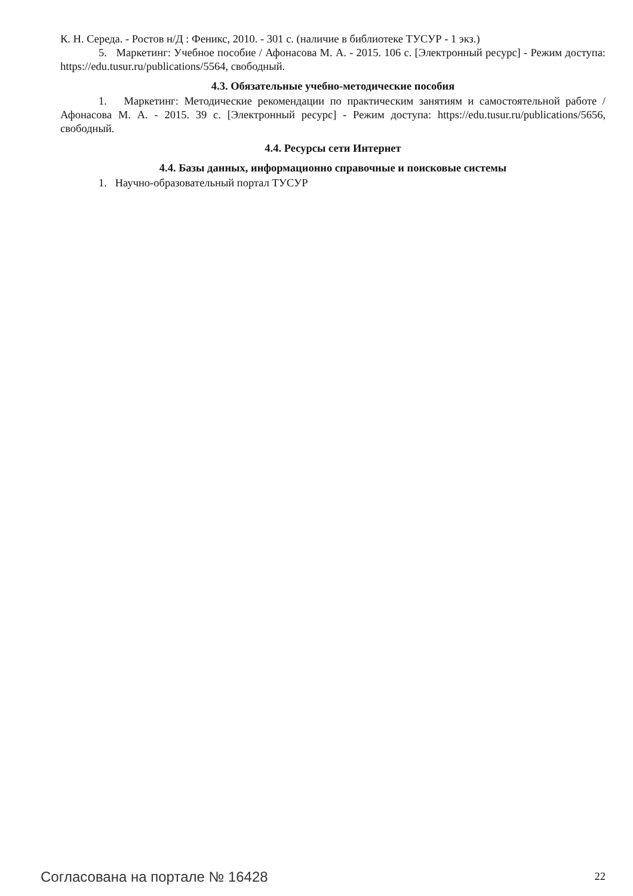К. Н. Середа. - Ростов н/Д : Феникс, 2010. - 301 с. (наличие в библиотеке ТУСУР - 1 экз.)
5. Маркетинг: Учебное пособие / Афонасова М. А. - 2015. 106 с. [Электронный ресурс] - Режим доступа: https://edu.tusur.ru/publications/5564, свободный.
4.3. Обязательные учебно-методические пособия
1. Маркетинг: Методические рекомендации по практическим занятиям и самостоятельной работе / Афонасова М. А. - 2015. 39 с. [Электронный ресурс] - Режим доступа: https://edu.tusur.ru/publications/5656, свободный.
4.4. Ресурсы сети Интернет
4.4. Базы данных, информационно справочные и поисковые системы
1. Научно-образовательный портал ТУСУР
Согласована на портале № 16428 22